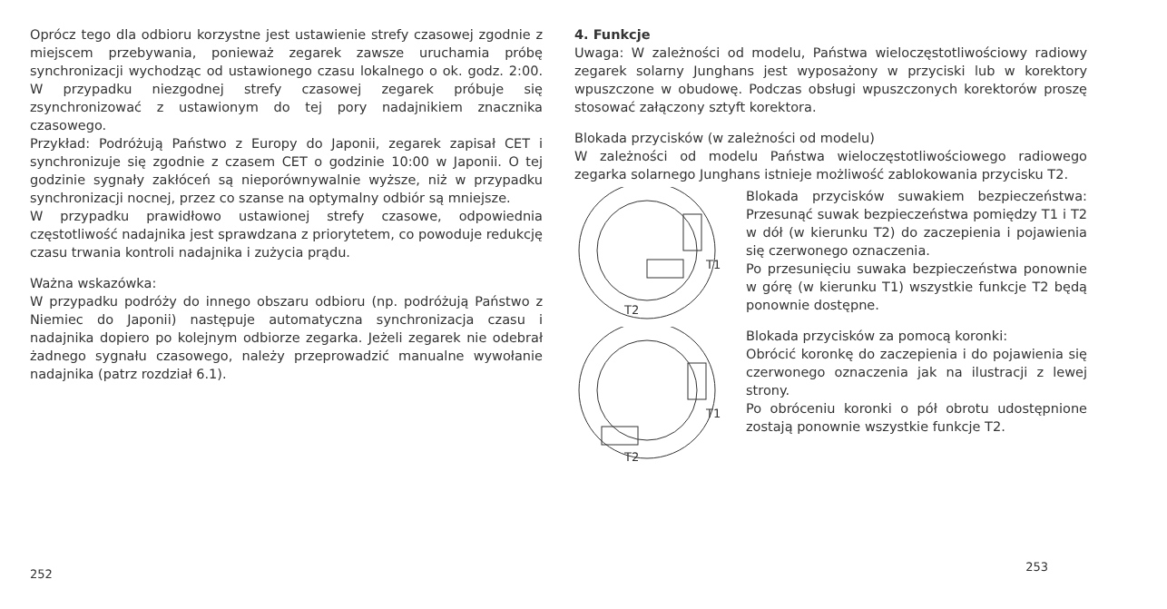Oprócz tego dla odbioru korzystne jest ustawienie strefy czasowej zgodnie z miejscem przebywania, ponieważ zegarek zawsze urucha­mia próbę synchronizacji wychodząc od ustawionego czasu lokalnego o ok. godz. 2:00. W przypadku niezgodnej strefy czasowej zegarek próbuje się zsynchronizować z ustawionym do tej pory nadajnikiem znacznika czasowego.
Przykład: Podróżują Państwo z Europy do Japonii, zegarek zapisał CET i synchronizuje się zgodnie z czasem CET o godzinie 10:00 w Japonii. O tej godzinie sygnały zakłóceń są nieporównywalnie wyższe, niż w przypadku synchronizacji nocnej, przez co szanse na optymalny odbiór są mniejsze.
W przypadku prawidłowo ustawionej strefy czasowe, odpowiednia częstotliwość nadajnika jest sprawdzana z priorytetem, co powoduje redukcję czasu trwania kontroli nadajnika i zużycia prądu.
Ważna wskazówka:
W przypadku podróży do innego obszaru odbioru (np. podróżują Państwo z Niemiec do Japonii) następuje automatyczna synchroni­zacja czasu i nadajnika dopiero po kolejnym odbiorze zegarka. Jeżeli zegarek nie odebrał żadnego sygnału czasowego, należy przeprowadzić manualne wywołanie nadajnika (patrz rozdział 6.1).
252
4. Funkcje
Uwaga: W zależności od modelu, Państwa wieloczęstotliwościowy radiowy zegarek solarny Junghans jest wyposażony w przyciski lub w korektory wpuszczone w obudowę. Podczas obsługi wpuszczonych korektorów proszę stosować załączony sztyft korektora.
Blokada przycisków (w zależności od modelu)
W zależności od modelu Państwa wieloczęstotliwościowego radio­wego zegarka solarnego Junghans istnieje możliwość zablokowania przycisku T2.
T1
T2
Blokada przycisków suwakiem bezpieczeństwa: Przesunąć suwak bezpieczeństwa pomiędzy T1 i T2 w dół (w kierunku T2) do zaczepienia i pojawienia się czerwonego oznaczenia.
Po przesunięciu suwaka bezpieczeństwa ponownie w górę (w kierunku T1) wszystkie funkcje T2 będą ponownie dostępne.
T1
T2
Blokada przycisków za pomocą koronki:
Obrócić koronkę do zaczepienia i do pojawienia się czerwonego oznaczenia jak na ilustracji z lewej strony.
Po obróceniu koronki o pół obrotu udostępnione zostają ponownie wszystkie funkcje T2.
253